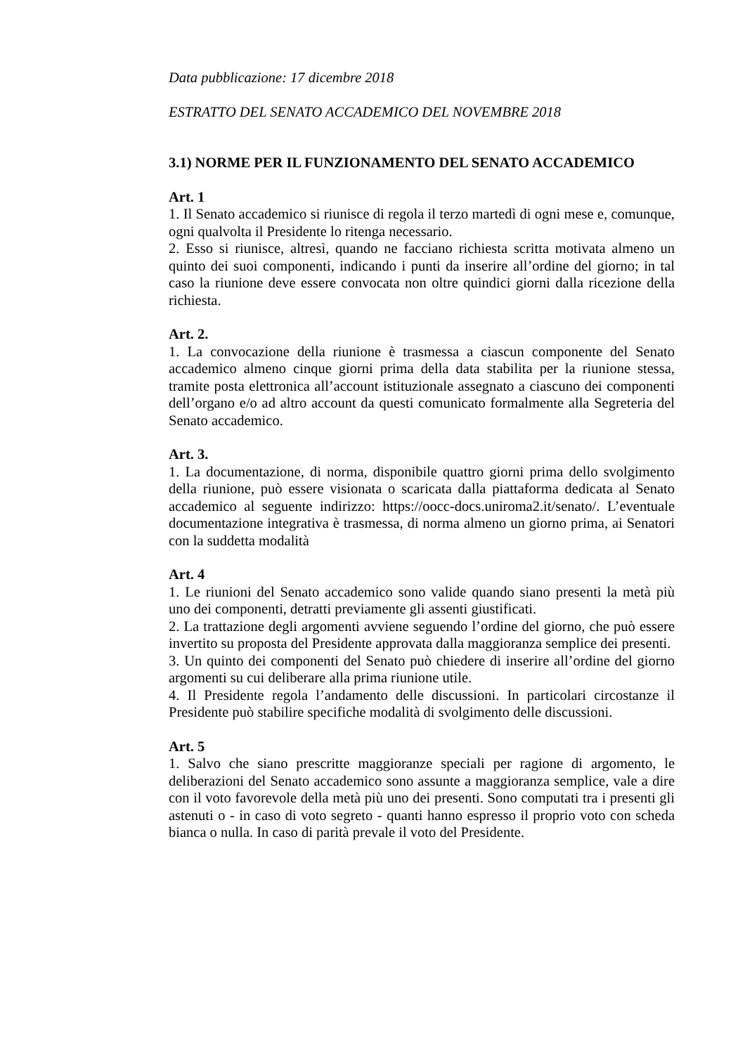Data pubblicazione: 17 dicembre 2018
ESTRATTO DEL SENATO ACCADEMICO DEL NOVEMBRE 2018
3.1) NORME PER IL FUNZIONAMENTO DEL SENATO ACCADEMICO
Art. 1
1. Il Senato accademico si riunisce di regola il terzo martedì di ogni mese e, comunque, ogni qualvolta il Presidente lo ritenga necessario.
2. Esso si riunisce, altresì, quando ne facciano richiesta scritta motivata almeno un quinto dei suoi componenti, indicando i punti da inserire all’ordine del giorno; in tal caso la riunione deve essere convocata non oltre quindici giorni dalla ricezione della richiesta.
Art. 2.
1. La convocazione della riunione è trasmessa a ciascun componente del Senato accademico almeno cinque giorni prima della data stabilita per la riunione stessa, tramite posta elettronica all’account istituzionale assegnato a ciascuno dei componenti dell’organo e/o ad altro account da questi comunicato formalmente alla Segreteria del Senato accademico.
Art. 3.
1. La documentazione, di norma, disponibile quattro giorni prima dello svolgimento della riunione, può essere visionata o scaricata dalla piattaforma dedicata al Senato accademico al seguente indirizzo: https://oocc-docs.uniroma2.it/senato/. L’eventuale documentazione integrativa è trasmessa, di norma almeno un giorno prima, ai Senatori con la suddetta modalità
Art. 4
1. Le riunioni del Senato accademico sono valide quando siano presenti la metà più uno dei componenti, detratti previamente gli assenti giustificati.
2. La trattazione degli argomenti avviene seguendo l’ordine del giorno, che può essere invertito su proposta del Presidente approvata dalla maggioranza semplice dei presenti.
3. Un quinto dei componenti del Senato può chiedere di inserire all’ordine del giorno argomenti su cui deliberare alla prima riunione utile.
4. Il Presidente regola l’andamento delle discussioni. In particolari circostanze il Presidente può stabilire specifiche modalità di svolgimento delle discussioni.
Art. 5
1. Salvo che siano prescritte maggioranze speciali per ragione di argomento, le deliberazioni del Senato accademico sono assunte a maggioranza semplice, vale a dire con il voto favorevole della metà più uno dei presenti. Sono computati tra i presenti gli astenuti o - in caso di voto segreto - quanti hanno espresso il proprio voto con scheda bianca o nulla. In caso di parità prevale il voto del Presidente.